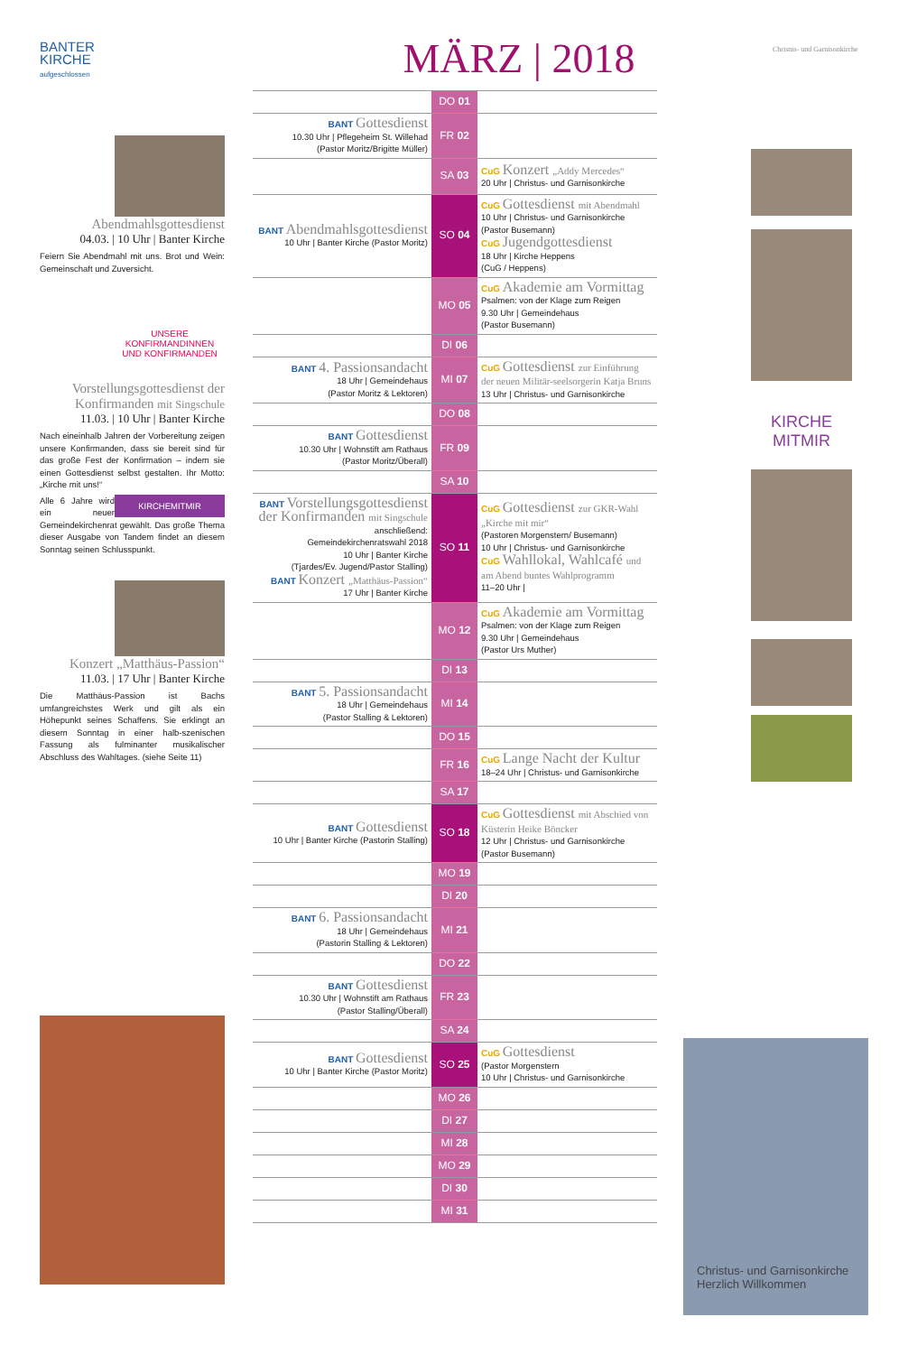BANTER
KIRCHE
aufgeschlossen
MÄRZ | 2018
Christus- und Garnisonkirche
Abendmahlsgottesdienst
04.03. | 10 Uhr | Banter Kirche
Feiern Sie Abendmahl mit uns. Brot und Wein: Gemeinschaft und Zuversicht.
UNSERE KONFIRMANDINNEN UND KONFIRMANDEN
Vorstellungsgottesdienst der Konfirmanden mit Singschule
11.03. | 10 Uhr | Banter Kirche
Nach eineinhalb Jahren der Vorbereitung zeigen unsere Konfirmanden, dass sie bereit sind für das große Fest der Konfirmation – indem sie einen Gottesdienst selbst gestalten. Ihr Motto: „Kirche mit uns!“
KIRCHEMITMIR Alle 6 Jahre wird ein neuer Gemeindekirchenrat gewählt. Das große Thema dieser Ausgabe von Tandem findet an diesem Sonntag seinen Schlusspunkt.
Konzert „Matthäus-Passion“
11.03. | 17 Uhr | Banter Kirche
Die Matthäus-Passion ist Bachs umfangreichstes Werk und gilt als ein Höhepunkt seines Schaffens. Sie erklingt an diesem Sonntag in einer halb-szenischen Fassung als fulminanter musikalischer Abschluss des Wahltages. (siehe Seite 11)
| | DO 01 | |
| BANT Gottesdienst 10.30 Uhr / Pflegeheim St. Willehad (Pastor Moritz/Brigitte Müller) | FR 02 | |
| | SA 03 | CuG Konzert „Addy Mercedes“ 20 Uhr / Christus- und Garnisonkirche |
| BANT Abendmahlsgottesdienst 10 Uhr / Banter Kirche (Pastor Moritz) | SO 04 | CuG Gottesdienst mit Abendmahl 10 Uhr / Christus- und Garnisonkirche (Pastor Busemann) CuG Jugendgottesdienst 18 Uhr / Kirche Heppens (CuG / Heppens) |
| | MO 05 | CuG Akademie am Vormittag Psalmen: von der Klage zum Reigen 9.30 Uhr / Gemeindehaus (Pastor Busemann) |
| | DI 06 | |
| BANT 4. Passionsandacht 18 Uhr / Gemeindehaus (Pastor Moritz & Lektoren) | MI 07 | CuG Gottesdienst zur Einführung der neuen Militär-seelsorgerin Katja Bruns 13 Uhr / Christus- und Garnisonkirche |
| | DO 08 | |
| BANT Gottesdienst 10.30 Uhr / Wohnstift am Rathaus (Pastor Moritz/Überall) | FR 09 | |
| | SA 10 | |
| BANT Vorstellungsgottesdienst der Konfirmanden mit Singschule anschließend: Gemeindekirchenratswahl 2018 10 Uhr / Banter Kirche (Tjardes/Ev. Jugend/Pastor Stalling) BANT Konzert „Matthäus-Passion“ 17 Uhr / Banter Kirche | SO 11 | CuG Gottesdienst zur GKR-Wahl „Kirche mit mir“ (Pastoren Morgenstern/ Busemann) 10 Uhr / Christus- und Garnisonkirche CuG Wahllokal, Wahlcafé und am Abend buntes Wahlprogramm 11–20 Uhr / |
| | MO 12 | CuG Akademie am Vormittag Psalmen: von der Klage zum Reigen 9.30 Uhr / Gemeindehaus (Pastor Urs Muther) |
| | DI 13 | |
| BANT 5. Passionsandacht 18 Uhr / Gemeindehaus (Pastor Stalling & Lektoren) | MI 14 | |
| | DO 15 | |
| | FR 16 | CuG Lange Nacht der Kultur 18–24 Uhr / Christus- und Garnisonkirche |
| | SA 17 | |
| BANT Gottesdienst 10 Uhr / Banter Kirche (Pastorin Stalling) | SO 18 | CuG Gottesdienst mit Abschied von Küsterin Heike Böncker 12 Uhr / Christus- und Garnisonkirche (Pastor Busemann) |
| | MO 19 | |
| | DI 20 | |
| BANT 6. Passionsandacht 18 Uhr / Gemeindehaus (Pastorin Stalling & Lektoren) | MI 21 | |
| | DO 22 | |
| BANT Gottesdienst 10.30 Uhr / Wohnstift am Rathaus (Pastor Stalling/Überall) | FR 23 | |
| | SA 24 | |
| BANT Gottesdienst 10 Uhr / Banter Kirche (Pastor Moritz) | SO 25 | CuG Gottesdienst (Pastor Morgenstern 10 Uhr / Christus- und Garnisonkirche |
| | MO 26 | |
| | DI 27 | |
| | MI 28 | |
| | MO 29 | |
| | DI 30 | |
| | MI 31 | |
KIRCHE MITMIR
Christus- und Garnisonkirche
Herzlich Willkommen